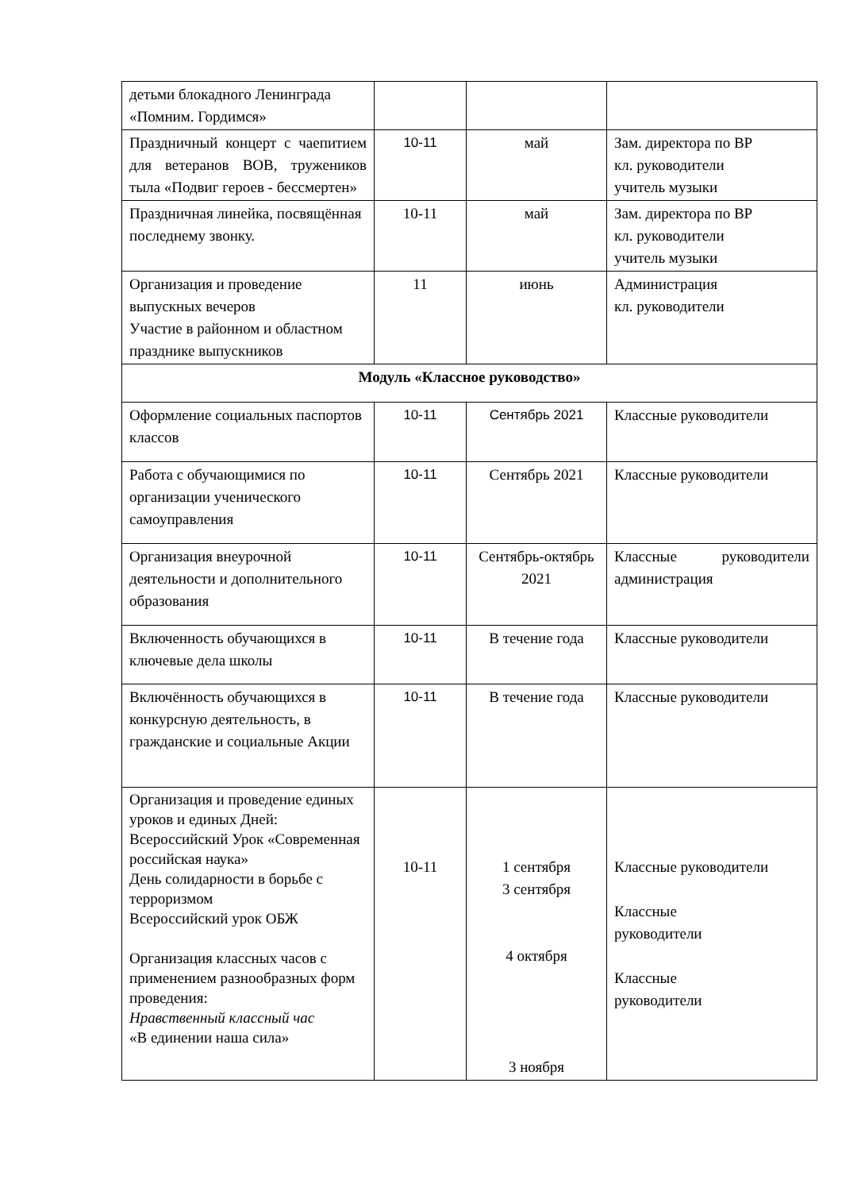| детьми блокадного Ленинграда «Помним. Гордимся» | | | |
| Праздничный концерт с чаепитием для ветеранов ВОВ, тружеников тыла «Подвиг героев - бессмертен» | 10-11 | май | Зам. директора по ВР кл. руководители учитель музыки |
| Праздничная линейка, посвящённая последнему звонку. | 10-11 | май | Зам. директора по ВР кл. руководители учитель музыки |
| Организация и проведение выпускных вечеров Участие в районном и областном празднике выпускников | 11 | июнь | Администрация кл. руководители |
| Модуль «Классное руководство» | | | |
| Оформление социальных паспортов классов | 10-11 | Сентябрь 2021 | Классные руководители |
| Работа с обучающимися по организации ученического самоуправления | 10-11 | Сентябрь 2021 | Классные руководители |
| Организация внеурочной деятельности и дополнительного образования | 10-11 | Сентябрь-октябрь 2021 | Классные руководители администрация |
| Включенность обучающихся в ключевые дела школы | 10-11 | В течение года | Классные руководители |
| Включённость обучающихся в конкурсную деятельность, в гражданские и социальные Акции | 10-11 | В течение года | Классные руководители |
| Организация и проведение единых уроков и единых Дней: Всероссийский Урок «Современная российская наука» День солидарности в борьбе с терроризмом Всероссийский урок ОБЖ Организация классных часов с применением разнообразных форм проведения: Нравственный классный час «В единении наша сила» | 10-11 | 1 сентября 3 сентября 4 октября 3 ноября | Классные руководители Классные руководители Классные руководители |